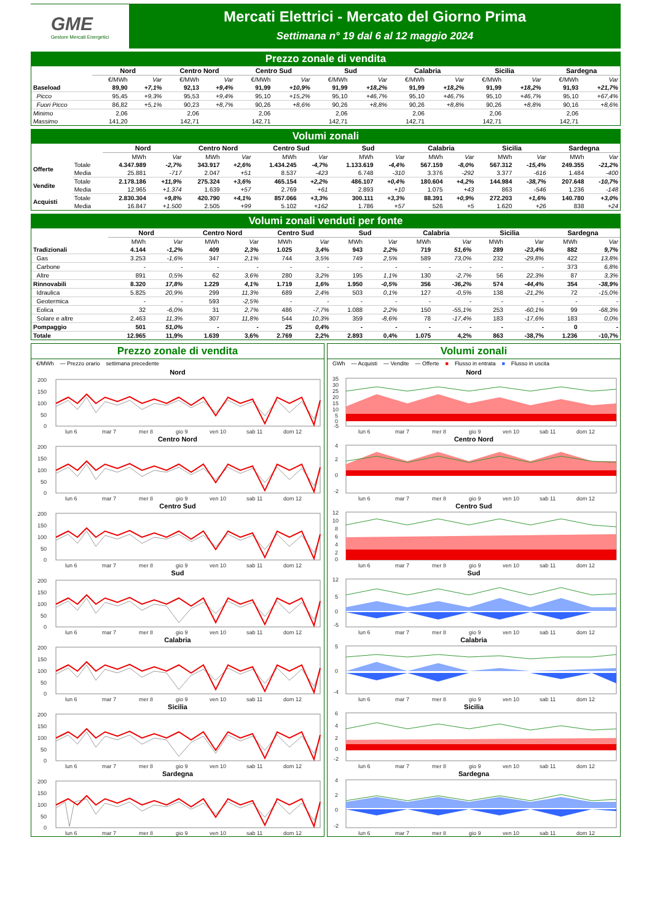GME
Gestore Mercati Energetici
Mercati Elettrici - Mercato del Giorno Prima
Settimana n° 19 dal 6 al 12 maggio 2024
Prezzo zonale di vendita
| | Nord | | Centro Nord | | Centro Sud | | Sud | | Calabria | | Sicilia | | Sardegna | |
| --- | --- | --- | --- | --- | --- | --- | --- | --- | --- | --- | --- | --- | --- | --- |
| | €/MWh | Var | €/MWh | Var | €/MWh | Var | €/MWh | Var | €/MWh | Var | €/MWh | Var | €/MWh | Var |
| Baseload | 89,90 | +7,1% | 92,13 | +9,4% | 91,99 | +10,9% | 91,99 | +18,2% | 91,99 | +18,2% | 91,99 | +18,2% | 91,93 | +21,7% |
| Picco | 95,45 | +9,3% | 95,53 | +9,4% | 95,10 | +15,2% | 95,10 | +46,7% | 95,10 | +46,7% | 95,10 | +46,7% | 95,10 | +67,4% |
| Fuori Picco | 86,82 | +5,1% | 90,23 | +8,7% | 90,26 | +8,6% | 90,26 | +8,8% | 90,26 | +8,8% | 90,26 | +8,8% | 90,16 | +8,6% |
| Minimo | 2,06 | | 2,06 | | 2,06 | | 2,06 | | 2,06 | | 2,06 | | 2,06 | |
| Massimo | 141,20 | | 142,71 | | 142,71 | | 142,71 | | 142,71 | | 142,71 | | 142,71 | |
Volumi zonali
| | | Nord | | Centro Nord | | Centro Sud | | Sud | | Calabria | | Sicilia | | Sardegna | |
| --- | --- | --- | --- | --- | --- | --- | --- | --- | --- | --- | --- | --- | --- | --- | --- |
| | | MWh | Var | MWh | Var | MWh | Var | MWh | Var | MWh | Var | MWh | Var | MWh | Var |
| Offerte | Totale | 4.347.989 | -2,7% | 343.917 | +2,6% | 1.434.245 | -4,7% | 1.133.619 | -4,4% | 567.159 | -8,0% | 567.312 | -15,4% | 249.355 | -21,2% |
| | Media | 25.881 | -717 | 2.047 | +51 | 8.537 | -423 | 6.748 | -310 | 3.376 | -292 | 3.377 | -616 | 1.484 | -400 |
| Vendite | Totale | 2.178.186 | +11,9% | 275.324 | +3,6% | 465.154 | +2,2% | 486.107 | +0,4% | 180.604 | +4,2% | 144.984 | -38,7% | 207.648 | -10,7% |
| | Media | 12.965 | +1.374 | 1.639 | +57 | 2.769 | +61 | 2.893 | +10 | 1.075 | +43 | 863 | -546 | 1.236 | -148 |
| Acquisti | Totale | 2.830.304 | +9,8% | 420.790 | +4,1% | 857.066 | +3,3% | 300.111 | +3,3% | 88.391 | +0,9% | 272.203 | +1,6% | 140.780 | +3,0% |
| | Media | 16.847 | +1.500 | 2.505 | +99 | 5.102 | +162 | 1.786 | +57 | 526 | +5 | 1.620 | +26 | 838 | +24 |
Volumi zonali venduti per fonte
| | Nord | | Centro Nord | | Centro Sud | | Sud | | Calabria | | Sicilia | | Sardegna | |
| --- | --- | --- | --- | --- | --- | --- | --- | --- | --- | --- | --- | --- | --- | --- |
| | MWh | Var | MWh | Var | MWh | Var | MWh | Var | MWh | Var | MWh | Var | MWh | Var |
| Tradizionali | 4.144 | -1,2% | 409 | 2,3% | 1.025 | 3,4% | 943 | 2,2% | 719 | 51,6% | 289 | -23,4% | 882 | 9,7% |
| Gas | 3.253 | -1,6% | 347 | 2,1% | 744 | 3,5% | 749 | 2,5% | 589 | 73,0% | 232 | -29,8% | 422 | 13,8% |
| Carbone | - | - | - | - | - | - | - | - | - | - | - | - | 373 | 6,8% |
| Altre | 891 | 0,5% | 62 | 3,6% | 280 | 3,2% | 195 | 1,1% | 130 | -2,7% | 56 | 22,3% | 87 | 3,3% |
| Rinnovabili | 8.320 | 17,8% | 1.229 | 4,1% | 1.719 | 1,6% | 1.950 | -0,5% | 356 | -36,2% | 574 | -44,4% | 354 | -38,9% |
| Idraulica | 5.825 | 20,9% | 299 | 11,3% | 689 | 2,4% | 503 | 0,1% | 127 | -0,5% | 138 | -21,2% | 72 | -15,0% |
| Geotermica | - | - | 593 | -2,5% | - | - | - | - | - | - | - | - | - | - |
| Eolica | 32 | -6,0% | 31 | 2,7% | 486 | -7,7% | 1.088 | 2,2% | 150 | -55,1% | 253 | -60,1% | 99 | -68,3% |
| Solare e altre | 2.463 | 11,3% | 307 | 11,8% | 544 | 10,3% | 359 | -8,6% | 78 | -17,4% | 183 | -17,6% | 183 | 0,0% |
| Pompaggio | 501 | 51,0% | - | - | 25 | 0,4% | - | - | - | - | - | - | 0 | - |
| Totale | 12.965 | 11,9% | 1.639 | 3,6% | 2.769 | 2,2% | 2.893 | 0,4% | 1.075 | 4,2% | 863 | -38,7% | 1.236 | -10,7% |
Prezzo zonale di vendita
€/MWh — Prezzo orario settimana precedente
Nord
200
150
100
50
0
lun 6
mar 7
mer 8
gio 9
ven 10
sab 11
dom 12
Centro Nord
200
150
100
50
0
lun 6
mar 7
mer 8
gio 9
ven 10
sab 11
dom 12
Centro Sud
200
150
100
50
0
lun 6
mar 7
mer 8
gio 9
ven 10
sab 11
dom 12
Sud
200
150
100
50
0
lun 6
mar 7
mer 8
gio 9
ven 10
sab 11
dom 12
Calabria
200
150
100
50
0
lun 6
mar 7
mer 8
gio 9
ven 10
sab 11
dom 12
Sicilia
200
150
100
50
0
lun 6
mar 7
mer 8
gio 9
ven 10
sab 11
dom 12
Sardegna
200
150
100
50
0
lun 6
mar 7
mer 8
gio 9
ven 10
sab 11
dom 12
Volumi zonali
GWh — Acquisti — Vendite — Offerte ■ Flusso in entrata ■ Flusso in uscita
Nord
35
30
25
20
15
10
5
0
-5
lun 6
mar 7
mer 8
gio 9
ven 10
sab 11
dom 12
Centro Nord
4
2
0
-2
lun 6
mar 7
mer 8
gio 9
ven 10
sab 11
dom 12
Centro Sud
12
10
8
6
4
2
0
lun 6
mar 7
mer 8
gio 9
ven 10
sab 11
dom 12
Sud
12
5
0
-5
lun 6
mar 7
mer 8
gio 9
ven 10
sab 11
dom 12
Calabria
5
0
-4
lun 6
mar 7
mer 8
gio 9
ven 10
sab 11
dom 12
Sicilia
6
4
2
0
-2
lun 6
mar 7
mer 8
gio 9
ven 10
sab 11
dom 12
Sardegna
4
2
0
-2
lun 6
mar 7
mer 8
gio 9
ven 10
sab 11
dom 12